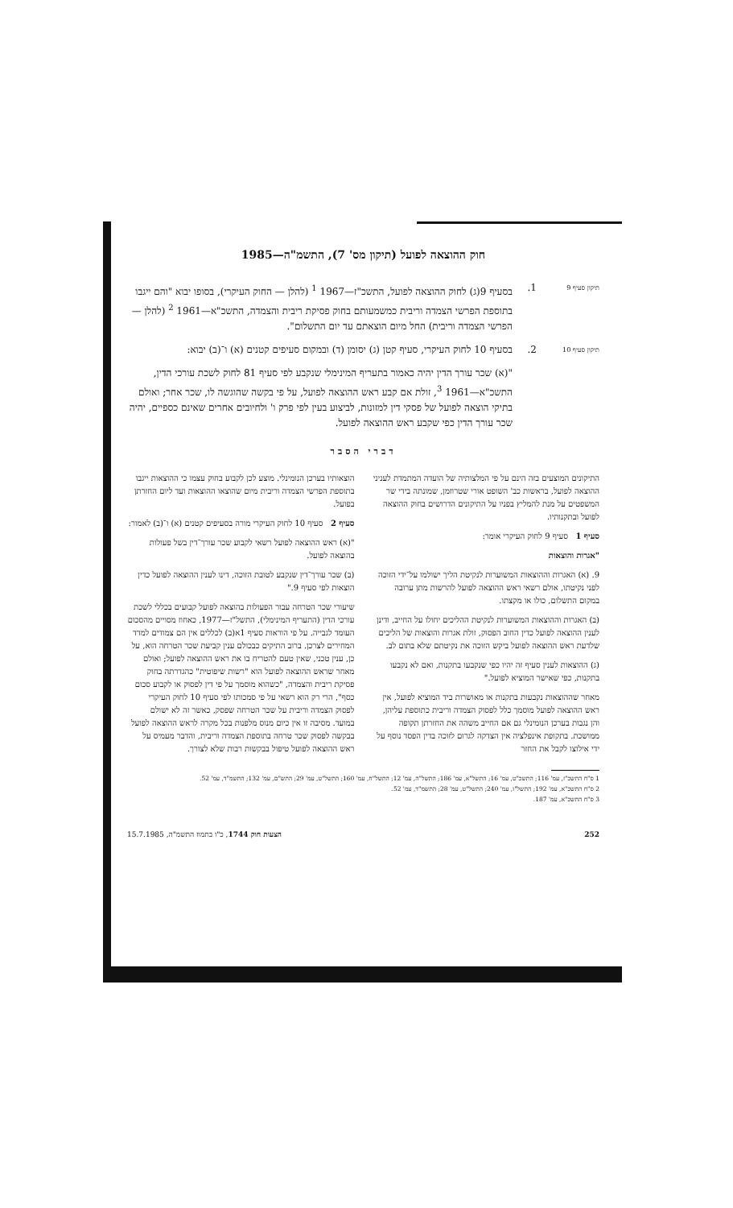חוק ההוצאה לפועל (תיקון מס' 7), התשמ"ה—1985
תיקון סעיף 9
1. בסעיף 9(ג) לחוק ההוצאה לפועל, התשכ"ז—1967 <sup>1</sup> (להלן — החוק העיקרי), בסופו יבוא "והם ייגבו בתוספת הפרשי הצמדה וריבית כמשמעותם בחוק פסיקת ריבית והצמדה, התשכ"א—1961 <sup>2</sup> (להלן — הפרשי הצמדה וריבית) החל מיום הוצאתם עד יום התשלום".
תיקון סעיף 10
2. בסעיף 10 לחוק העיקרי, סעיף קטן (ג) יסומן (ד) ובמקום סעיפים קטנים (א) ו־(ב) יבוא:
"(א) שכר עורך הדין יהיה כאמור בתעריף המינימלי שנקבע לפי סעיף 81 לחוק לשכת עורכי הדין, התשכ"א—1961 <sup>3</sup>, זולת אם קבע ראש ההוצאה לפועל, על פי בקשה שהוגשה לו, שכר אחר; ואולם בתיקי הוצאה לפועל של פסקי דין למזונות, לביצוע בעין לפי פרק ו' ולחיובים אחרים שאינם כספיים, יהיה שכר עורך הדין כפי שקבע ראש ההוצאה לפועל.
דברי הסבר
התיקונים המוצעים בזה הינם על פי המלצותיה של הועדה המתמדת לעניני ההוצאה לפועל, בראשות כב' השופט אורי שטרוזמן, שמונתה בידי שר המשפטים על מנת להמליץ בפניו על התיקונים הדרושים בחוק ההוצאה לפועל ובתקנותיו.
סעיף 1 סעיף 9 לחוק העיקרי אומר:
"אגרות והוצאות
9. (א) האגרות וההוצאות המשוערות לנקיטת הליך ישולמו על־ידי הזוכה לפני נקיטתו, אולם רשאי ראש ההוצאה לפועל להרשות מתן ערובה במקום התשלום, כולו או מקצתו.
(ב) האגרות וההוצאות המשוערות לנקיטת ההליכים יחולו על החייב, ודינן לענין ההוצאה לפועל כדין החוב הפסוק, זולת אגרות והוצאות של הליכים שלדעת ראש ההוצאה לפועל ביקש הזוכה את נקיטתם שלא בתום לב.
(ג) ההוצאות לענין סעיף זה יהיו כפי שנקבעו בתקנות, ואם לא נקבעו בתקנות, כפי שאישר המוציא לפועל."
מאחר שההוצאות נקבעות בתקנות או מאושרות ביד המוציא לפועל, אין ראש ההוצאה לפועל מוסמך כלל לפסוק הצמדה וריבית כתוספת עליהן, והן נגבות בערכן הנומינלי גם אם החייב משהה את החזרתן תקופה ממושכת. בתקופת אינפלציה אין הצדקה לגרום לזוכה בדין הפסד נוסף על ידי אילוצו לקבל את החזר
הוצאותיו בערכן הנומינלי. מוצע לכן לקבוע בחוק עצמו כי ההוצאות ייגבו בתוספת הפרשי הצמדה וריבית מיום שהוצאו ההוצאות ועד ליום החזרתן בפועל.
סעיף 2 סעיף 10 לחוק העיקרי מורה בסעיפים קטנים (א) ו־(ב) לאמור:
"(א) ראש ההוצאה לפועל רשאי לקבוע שכר עורך־דין בשל פעולות בהוצאה לפועל.
(ב) שכר עורך־דין שנקבע לטובת הזוכה, דינו לענין ההוצאה לפועל כדין הוצאות לפי סעיף 9."
שיעורי שכר הטרחה עבור הפעולות בהוצאה לפועל קבועים בכללי לשכת עורכי הדין (התעריף המינימלי), התשל"ז—1977, כאחוז מסויים מהסכום העומד לגבייה. על פי הוראות סעיף 1א(ב) לכללים אין הם צמודים למדד המחירים לצרכן. ברוב התיקים כבכולם ענין קביעת שכר הטרחה הוא, על כן, ענין טכני, שאין טעם להטריח בו את ראש ההוצאה לפועל; ואולם מאחר שראש ההוצאה לפועל הוא "רשות שיפוטית" כהגדרתה בחוק פסיקת ריבית והצמדה, "כשהוא מוסמך על פי דין לפסוק או לקבוע סכום כסף", הרי רק הוא רשאי על פי סמכותו לפי סעיף 10 לחוק העיקרי לפסוק הצמדה וריבית על שכר הטרחה שפסק, כאשר זה לא ישולם במועד. מסיבה זו אין כיום מנוס מלפנות בכל מקרה לראש ההוצאה לפועל בבקשה לפסוק שכר טרחה בתוספת הצמדה וריבית, והדבר מעמיס על ראש ההוצאה לפועל טיפול בבקשות רבות שלא לצורך.
1 ס"ח התשכ"ז, עמ' 116; התשכ"ט, עמ' 16; התשל"א, עמ' 186; התשל"ה, עמ' 12; התשל"ח, עמ' 160; התשל"ט, עמ' 29; התש"ם, עמ' 132; התשמ"ד, עמ' 52.
2 ס"ח התשכ"א, עמ' 192; התשל"ו, עמ' 240; התשל"ט, עמ' 28; התשמ"ד, עמ' 52.
3 ס"ח התשכ"א, עמ' 187.
252 הצעות חוק 1744, כ"ו בתמוז התשמ"ה, 15.7.1985